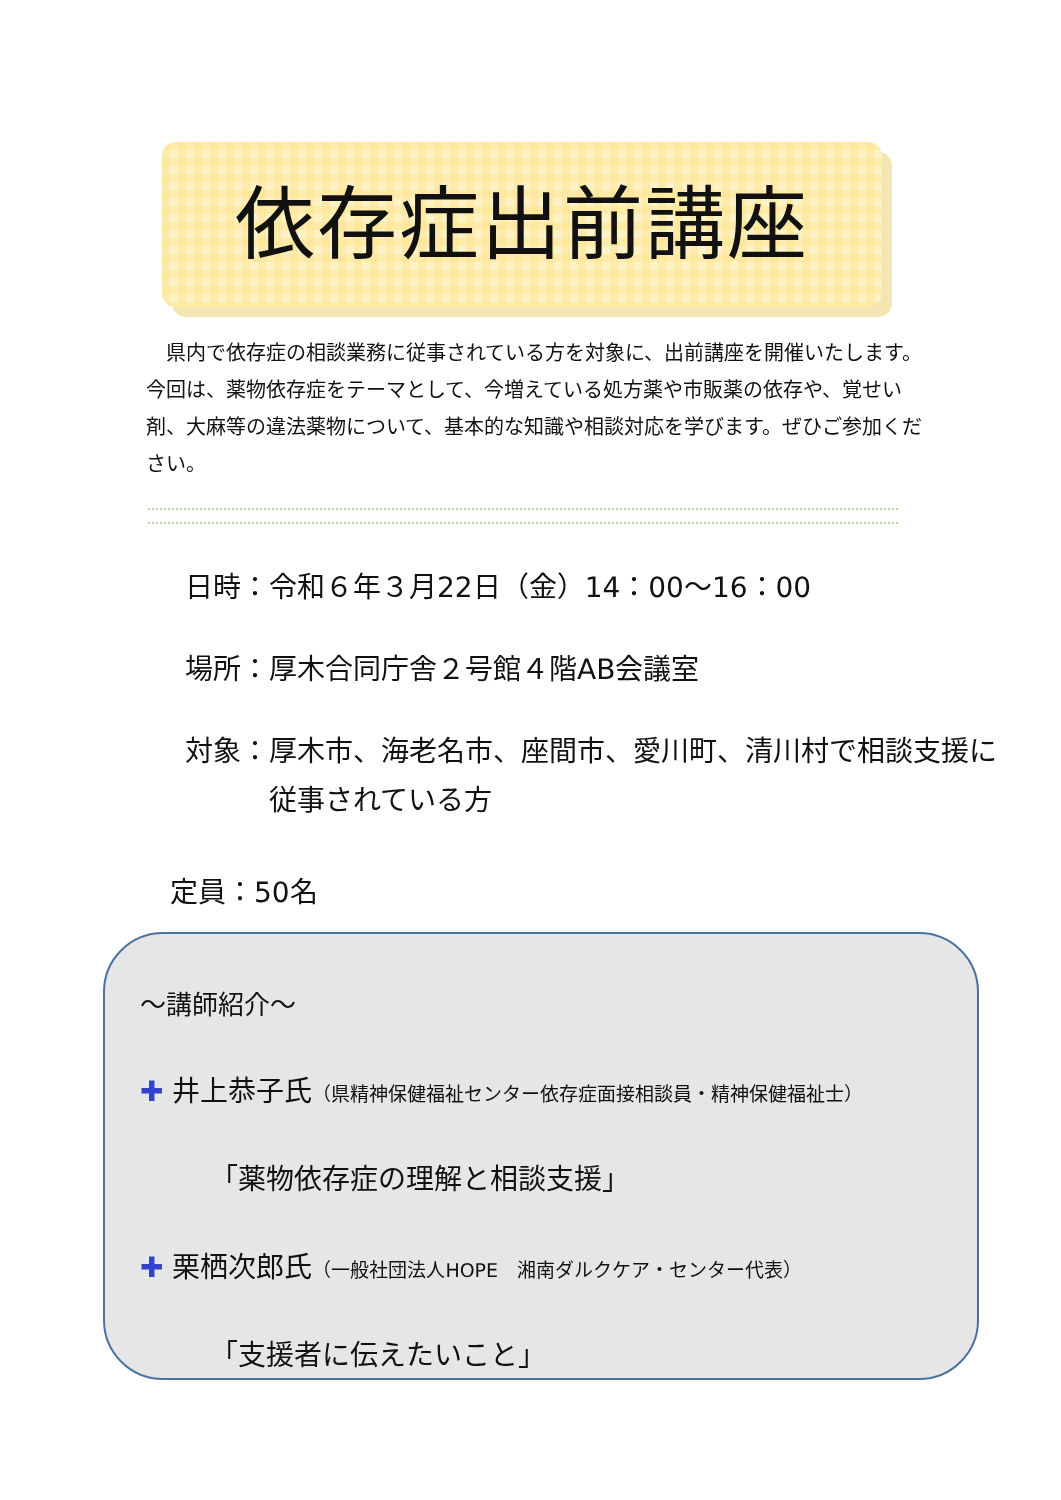依存症出前講座
県内で依存症の相談業務に従事されている方を対象に、出前講座を開催いたします。今回は、薬物依存症をテーマとして、今増えている処方薬や市販薬の依存や、覚せい剤、大麻等の違法薬物について、基本的な知識や相談対応を学びます。ぜひご参加ください。
日時：令和６年３月22日（金）14：00〜16：00
場所：厚木合同庁舎２号館４階AB会議室
対象：厚木市、海老名市、座間市、愛川町、清川村で相談支援に
従事されている方
定員：50名
〜講師紹介〜
✚ 井上恭子氏（県精神保健福祉センター依存症面接相談員・精神保健福祉士）
「薬物依存症の理解と相談支援」
✚ 栗栖次郎氏（一般社団法人HOPE　湘南ダルクケア・センター代表）
「支援者に伝えたいこと」